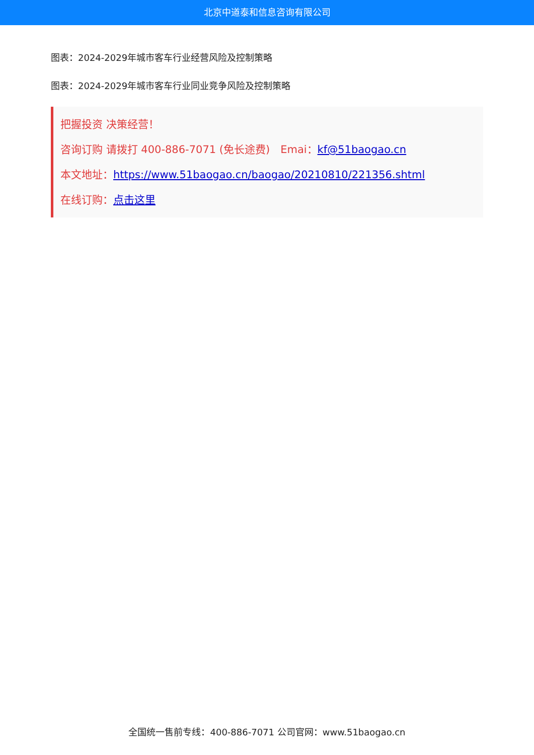北京中道泰和信息咨询有限公司
图表：2024-2029年城市客车行业经营风险及控制策略
图表：2024-2029年城市客车行业同业竞争风险及控制策略
把握投资 决策经营！
咨询订购 请拨打 400-886-7071 (免长途费)　Emai：kf@51baogao.cn
本文地址：https://www.51baogao.cn/baogao/20210810/221356.shtml
在线订购：点击这里
全国统一售前专线：400-886-7071 公司官网：www.51baogao.cn